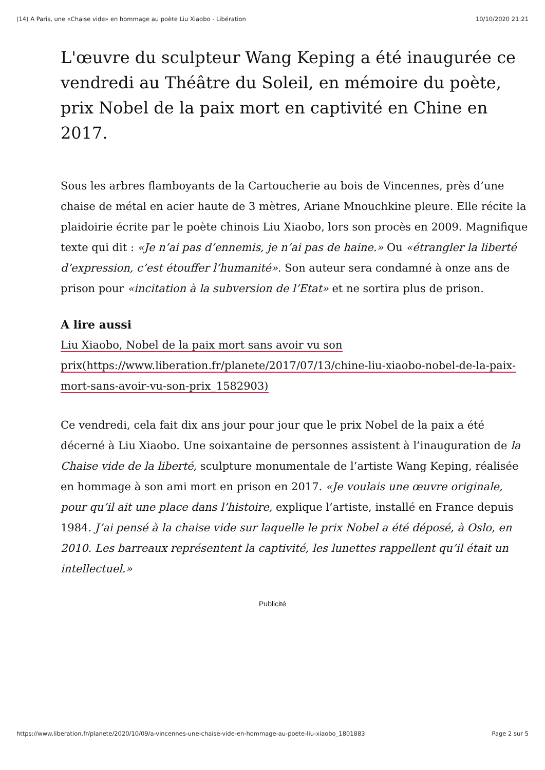(14) A Paris, une «Chaise vide» en hommage au poète Liu Xiaobo - Libération 10/10/2020 21:21
L'œuvre du sculpteur Wang Keping a été inaugurée ce vendredi au Théâtre du Soleil, en mémoire du poète, prix Nobel de la paix mort en captivité en Chine en 2017.
Sous les arbres flamboyants de la Cartoucherie au bois de Vincennes, près d’une chaise de métal en acier haute de 3 mètres, Ariane Mnouchkine pleure. Elle récite la plaidoirie écrite par le poète chinois Liu Xiaobo, lors son procès en 2009. Magnifique texte qui dit : «Je n’ai pas d’ennemis, je n’ai pas de haine.» Ou «étrangler la liberté d’expression, c’est étouffer l’humanité». Son auteur sera condamné à onze ans de prison pour «incitation à la subversion de l’Etat» et ne sortira plus de prison.
A lire aussi
Liu Xiaobo, Nobel de la paix mort sans avoir vu son prix(https://www.liberation.fr/planete/2017/07/13/chine-liu-xiaobo-nobel-de-la-paix-mort-sans-avoir-vu-son-prix_1582903)
Ce vendredi, cela fait dix ans jour pour jour que le prix Nobel de la paix a été décerné à Liu Xiaobo. Une soixantaine de personnes assistent à l’inauguration de la Chaise vide de la liberté, sculpture monumentale de l’artiste Wang Keping, réalisée en hommage à son ami mort en prison en 2017. «Je voulais une œuvre originale, pour qu’il ait une place dans l’histoire, explique l’artiste, installé en France depuis 1984. J’ai pensé à la chaise vide sur laquelle le prix Nobel a été déposé, à Oslo, en 2010. Les barreaux représentent la captivité, les lunettes rappellent qu’il était un intellectuel.»
Publicité
https://www.liberation.fr/planete/2020/10/09/a-vincennes-une-chaise-vide-en-hommage-au-poete-liu-xiaobo_1801883 Page 2 sur 5